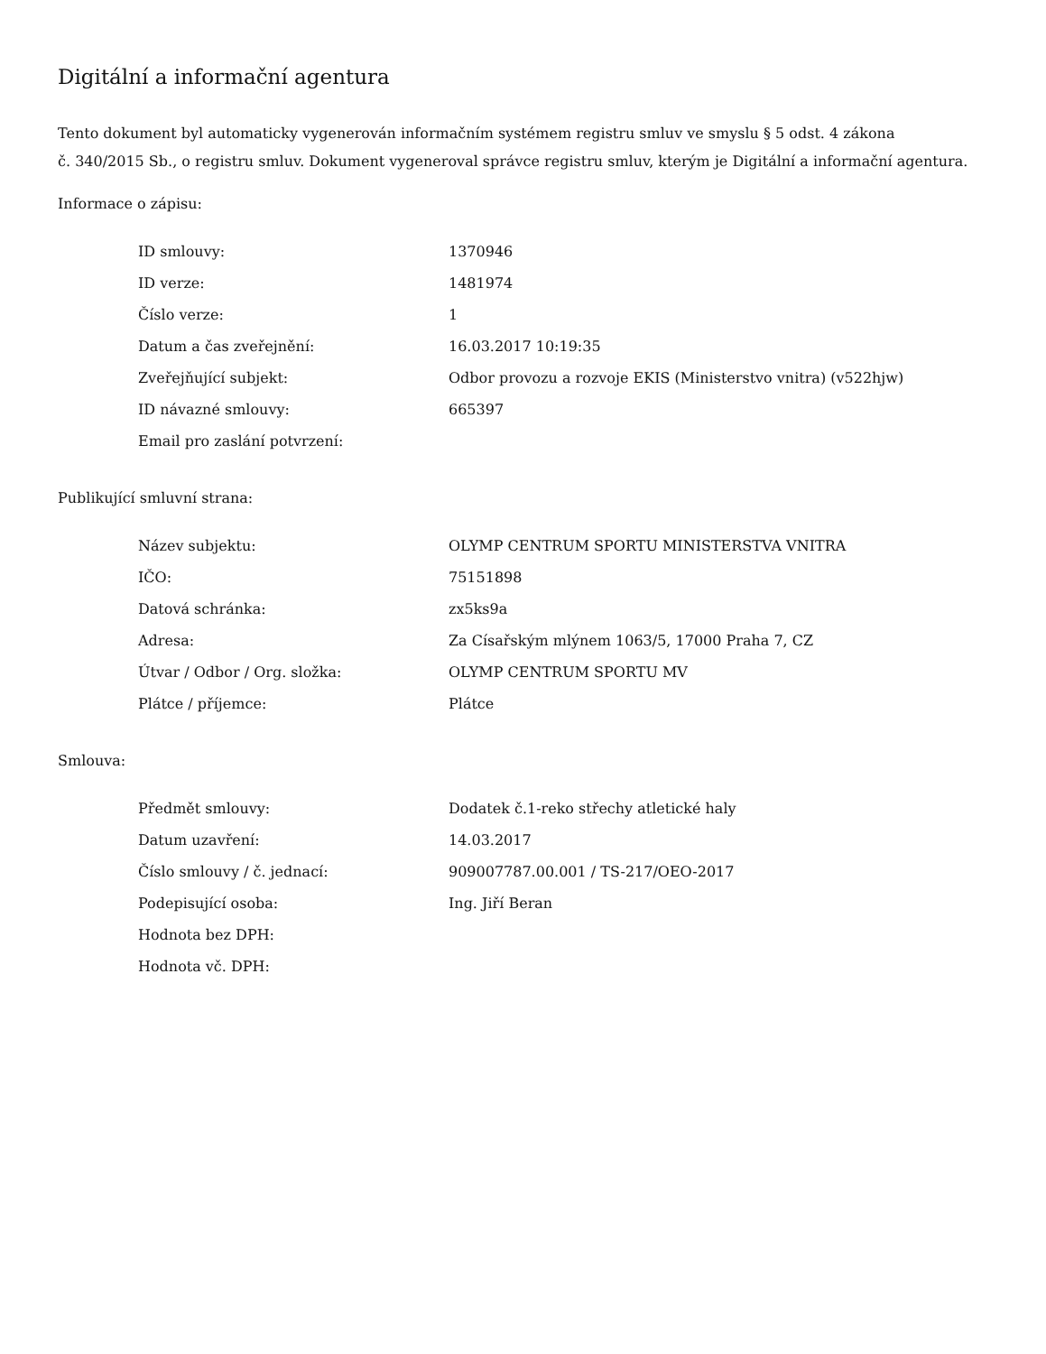Digitální a informační agentura
Tento dokument byl automaticky vygenerován informačním systémem registru smluv ve smyslu § 5 odst. 4 zákona
č. 340/2015 Sb., o registru smluv. Dokument vygeneroval správce registru smluv, kterým je Digitální a informační agentura.
Informace o zápisu:
| ID smlouvy: | 1370946 |
| ID verze: | 1481974 |
| Číslo verze: | 1 |
| Datum a čas zveřejnění: | 16.03.2017 10:19:35 |
| Zveřejňující subjekt: | Odbor provozu a rozvoje EKIS (Ministerstvo vnitra) (v522hjw) |
| ID návazné smlouvy: | 665397 |
| Email pro zaslání potvrzení: | |
Publikující smluvní strana:
| Název subjektu: | OLYMP CENTRUM SPORTU MINISTERSTVA VNITRA |
| IČO: | 75151898 |
| Datová schránka: | zx5ks9a |
| Adresa: | Za Císařským mlýnem 1063/5, 17000 Praha 7, CZ |
| Útvar / Odbor / Org. složka: | OLYMP CENTRUM SPORTU MV |
| Plátce / příjemce: | Plátce |
Smlouva:
| Předmět smlouvy: | Dodatek č.1-reko střechy atletické haly |
| Datum uzavření: | 14.03.2017 |
| Číslo smlouvy / č. jednací: | 909007787.00.001 / TS-217/OEO-2017 |
| Podepisující osoba: | Ing. Jiří Beran |
| Hodnota bez DPH: | |
| Hodnota vč. DPH: | |